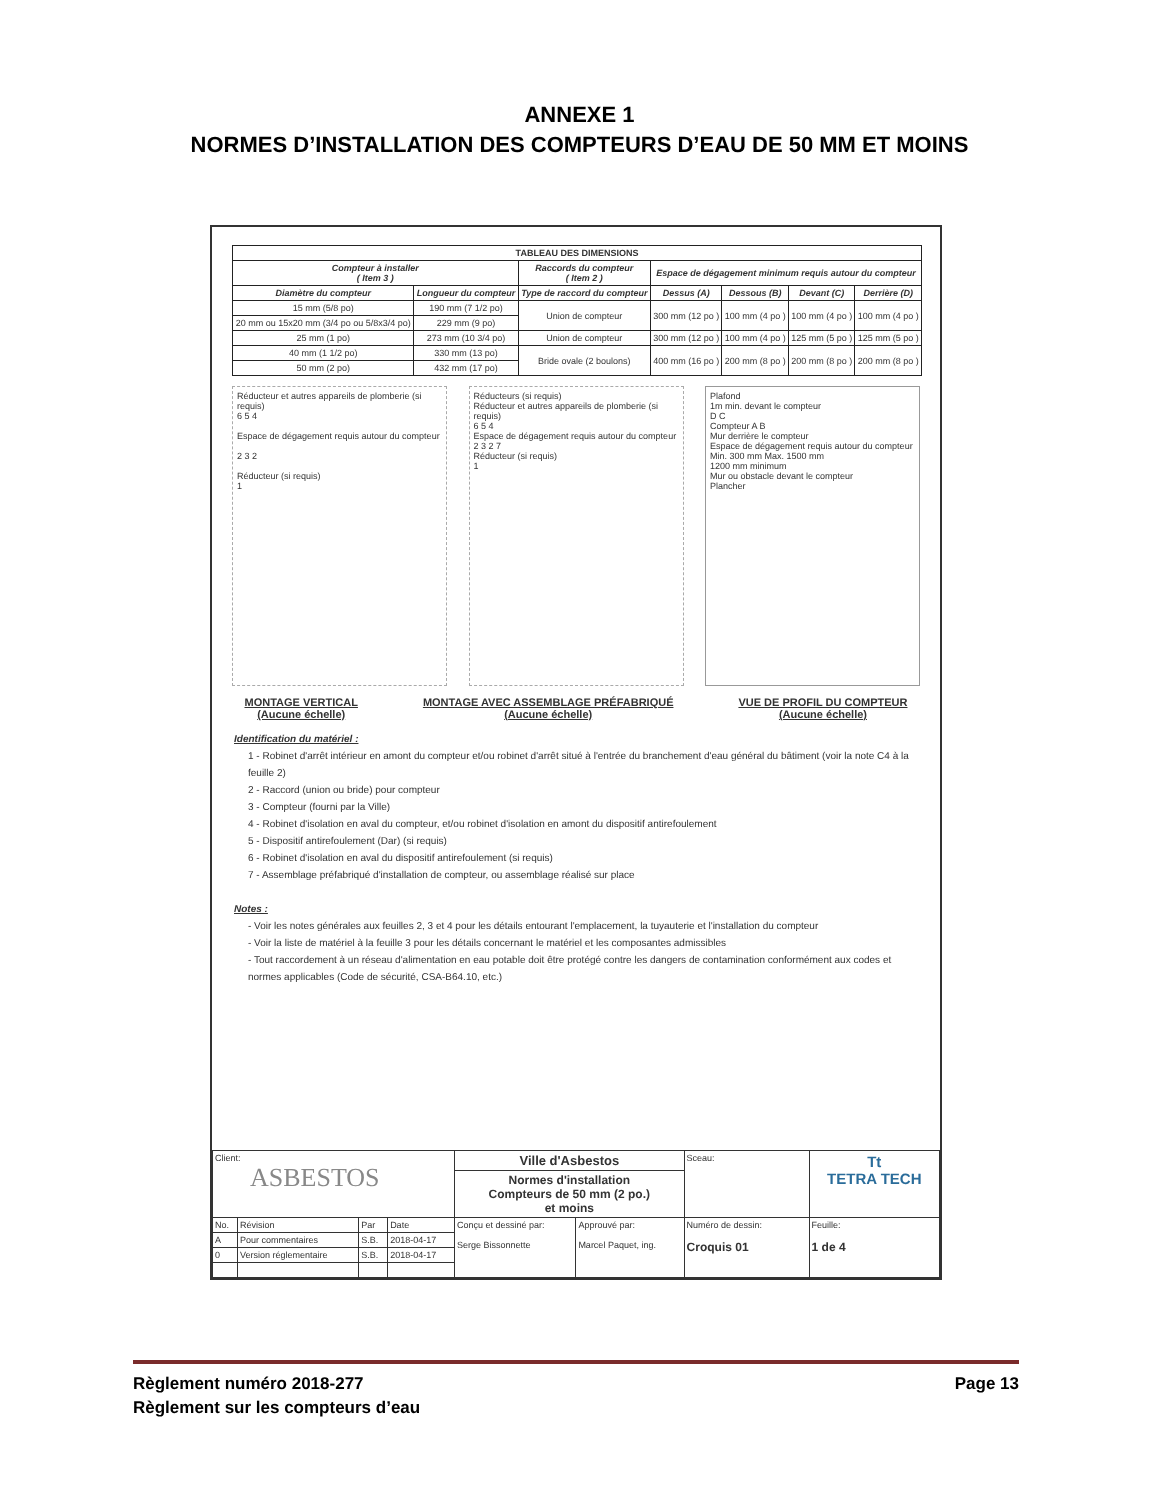ANNEXE 1
NORMES D’INSTALLATION DES COMPTEURS D’EAU DE 50 MM ET MOINS
| TABLEAU DES DIMENSIONS | | | | | | |
| --- | --- | --- | --- | --- | --- | --- |
| Compteur à installer ( Item 3 ) | | Raccords du compteur ( Item 2 ) | Espace de dégagement minimum requis autour du compteur | | | |
| Diamètre du compteur | Longueur du compteur | Type de raccord du compteur | Dessus (A) | Dessous (B) | Devant (C) | Derrière (D) |
| 15 mm (5/8 po) | 190 mm (7 1/2 po) | Union de compteur | 300 mm (12 po ) | 100 mm (4 po ) | 100 mm (4 po ) | 100 mm (4 po ) |
| 20 mm ou 15x20 mm (3/4 po ou 5/8x3/4 po) | 229 mm (9 po) | | | | | |
| 25 mm (1 po) | 273 mm (10 3/4 po) | Union de compteur | 300 mm (12 po ) | 100 mm (4 po ) | 125 mm (5 po ) | 125 mm (5 po ) |
| 40 mm (1 1/2 po) | 330 mm (13 po) | Bride ovale (2 boulons) | 400 mm (16 po ) | 200 mm (8 po ) | 200 mm (8 po ) | 200 mm (8 po ) |
| 50 mm (2 po) | 432 mm (17 po) | | | | | |
Réducteur et autres appareils de plomberie (si requis)
6 5 4
Espace de dégagement requis autour du compteur
2 3 2
Réducteur (si requis)
1
Réducteurs (si requis)
Réducteur et autres appareils de plomberie (si requis)
6 5 4
Espace de dégagement requis autour du compteur
2 3 2 7
Réducteur (si requis)
1
Plafond
1m min. devant le compteur
D C
Compteur A B
Mur derrière le compteur
Espace de dégagement requis autour du compteur
Min. 300 mm Max. 1500 mm
1200 mm minimum
Mur ou obstacle devant le compteur
Plancher
MONTAGE VERTICAL
(Aucune échelle) MONTAGE AVEC ASSEMBLAGE PRÉFABRIQUÉ
(Aucune échelle) VUE DE PROFIL DU COMPTEUR
(Aucune échelle)
Identification du matériel :
1 - Robinet d'arrêt intérieur en amont du compteur et/ou robinet d'arrêt situé à l'entrée du branchement d'eau général du bâtiment (voir la note C4 à la feuille 2)
2 - Raccord (union ou bride) pour compteur
3 - Compteur (fourni par la Ville)
4 - Robinet d'isolation en aval du compteur, et/ou robinet d'isolation en amont du dispositif antirefoulement
5 - Dispositif antirefoulement (Dar) (si requis)
6 - Robinet d'isolation en aval du dispositif antirefoulement (si requis)
7 - Assemblage préfabriqué d'installation de compteur, ou assemblage réalisé sur place
Notes :
- Voir les notes générales aux feuilles 2, 3 et 4 pour les détails entourant l'emplacement, la tuyauterie et l'installation du compteur
- Voir la liste de matériel à la feuille 3 pour les détails concernant le matériel et les composantes admissibles
- Tout raccordement à un réseau d'alimentation en eau potable doit être protégé contre les dangers de contamination conformément aux codes et normes applicables (Code de sécurité, CSA-B64.10, etc.)
| Client: ASBESTOS | | | | Ville d'Asbestos | | Sceau: | Tt TETRA TECH |
| | | | | Normes d'installation Compteurs de 50 mm (2 po.) et moins | | | |
| No. | Révision | Par | Date | Conçu et dessiné par: Serge Bissonnette | Approuvé par: Marcel Paquet, ing. | Numéro de dessin: Croquis 01 | Feuille: 1 de 4 |
| A | Pour commentaires | S.B. | 2018-04-17 | | | | |
| 0 | Version réglementaire | S.B. | 2018-04-17 | | | | |
Règlement numéro 2018-277 Page 13
Règlement sur les compteurs d’eau